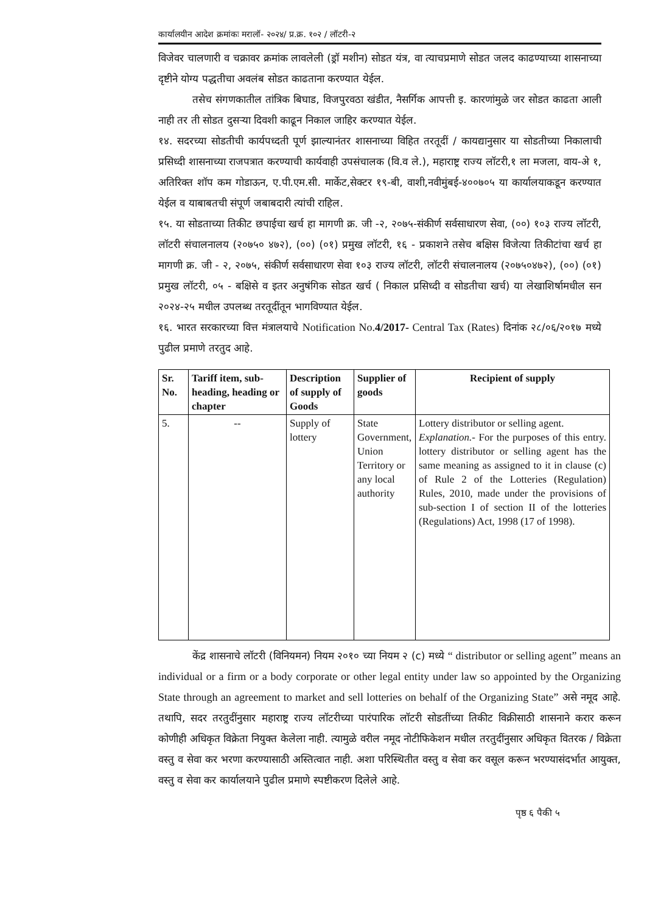कार्यालयीन आदेश क्रमांकः मरालॉ- २०२४/ प्र.क्र. १०२ / लॉटरी-२
विजेवर चालणारी व चक्रावर क्रमांक लावलेली (ड्रॉ मशीन) सोडत यंत्र, वा त्याचप्रमाणे सोडत जलद काढण्याच्या शासनाच्या दृष्टीने योग्य पद्धतीचा अवलंब सोडत काढताना करण्यात येईल.
तसेच संगणकातील तांत्रिक बिघाड, विजपुरवठा खंडीत, नैसर्गिक आपत्ती इ. कारणांमुळे जर सोडत काढता आली नाही तर ती सोडत दुसऱ्या दिवशी काढून निकाल जाहिर करण्यात येईल.
१४. सदरच्या सोडतीची कार्यपध्दती पूर्ण झाल्यानंतर शासनाच्या विहित तरतूदीं / कायद्यानुसार या सोडतीच्या निकालाची प्रसिध्दी शासनाच्या राजपत्रात करण्याची कार्यवाही उपसंचालक (वि.व ले.), महाराष्ट्र राज्य लॉटरी,१ ला मजला, वाय-अे १, अतिरिक्त शॉप कम गोडाऊन, ए.पी.एम.सी. मार्केट,सेक्टर १९-बी, वाशी,नवीमुंबई-४००७०५ या कार्यालयाकडून करण्यात येईल व याबाबतची संपूर्ण जबाबदारी त्यांची राहिल.
१५. या सोडताच्या तिकीट छपाईचा खर्च हा मागणी क्र. जी -२, २०७५-संकीर्ण सर्वसाधारण सेवा, (००) १०३ राज्य लॉटरी, लॉटरी संचालनालय (२०७५० ४७२), (००) (०१) प्रमुख लॉटरी, १६ - प्रकाशने तसेच बक्षिस विजेत्या तिकीटांचा खर्च हा मागणी क्र. जी - २, २०७५, संकीर्ण सर्वसाधारण सेवा १०३ राज्य लॉटरी, लॉटरी संचालनालय (२०७५०४७२), (००) (०१) प्रमुख लॉटरी, ०५ - बक्षिसे व इतर अनुषंगिक सोडत खर्च ( निकाल प्रसिध्दी व सोडतीचा खर्च) या लेखाशिर्षामधील सन २०२४-२५ मधील उपलब्ध तरतूदींतून भागविण्यात येईल.
१६. भारत सरकारच्या वित्त मंत्रालयाचे Notification No.4/2017- Central Tax (Rates) दिनांक २८/०६/२०१७ मध्ये पुढील प्रमाणे तरतुद आहे.
| Sr. No. | Tariff item, sub-heading, heading or chapter | Description of supply of Goods | Supplier of goods | Recipient of supply |
| --- | --- | --- | --- | --- |
| 5. | -- | Supply of lottery | State Government, Union Territory or any local authority | Lottery distributor or selling agent. Explanation.- For the purposes of this entry. lottery distributor or selling agent has the same meaning as assigned to it in clause (c) of Rule 2 of the Lotteries (Regulation) Rules, 2010, made under the provisions of sub-section I of section II of the lotteries (Regulations) Act, 1998 (17 of 1998). |
केंद्र शासनाचे लॉटरी (विनियमन) नियम २०१० च्या नियम २ (c) मध्ये “ distributor or selling agent” means an individual or a firm or a body corporate or other legal entity under law so appointed by the Organizing State through an agreement to market and sell lotteries on behalf of the Organizing State” असे नमूद आहे. तथापि, सदर तरतुदींनुसार महाराष्ट्र राज्य लॉटरीच्या पारंपारिक लॉटरी सोडतींच्या तिकीट विक्रीसाठी शासनाने करार करून कोणीही अधिकृत विक्रेता नियुक्त केलेला नाही. त्यामुळे वरील नमूद नोटीफिकेशन मधील तरतुदींनुसार अधिकृत वितरक / विक्रेता वस्तु व सेवा कर भरणा करण्यासाठी अस्तित्वात नाही. अशा परिस्थितीत वस्तु व सेवा कर वसूल करून भरण्यासंदर्भात आयुक्त, वस्तु व सेवा कर कार्यालयाने पुढील प्रमाणे स्पष्टीकरण दिलेले आहे.
पृष्ठ ६ पैकी ५